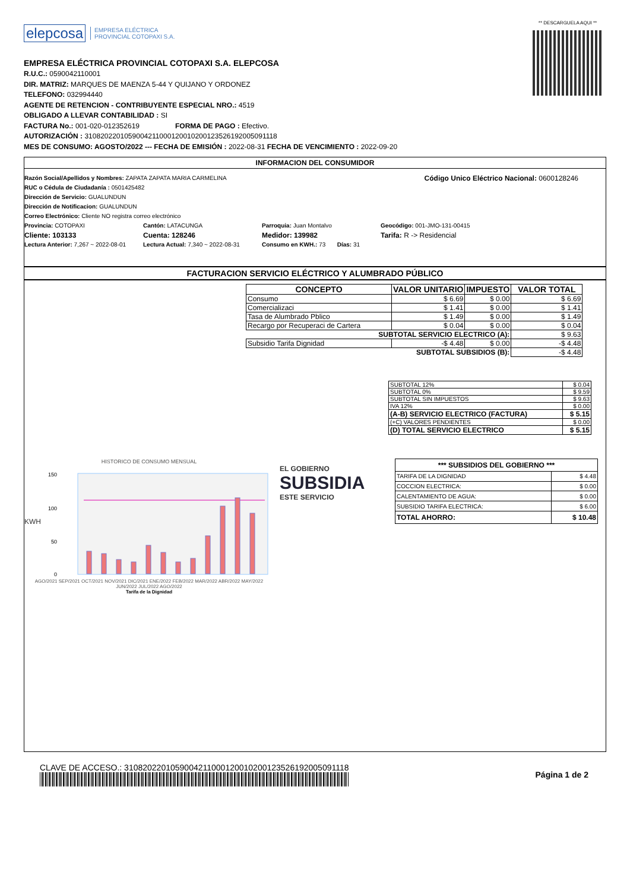elepcosa EMPRESA ELÉCTRICA
PROVINCIAL COTOPAXI S.A.
** DESCARGUELA AQUI **
EMPRESA ELÉCTRICA PROVINCIAL COTOPAXI S.A. ELEPCOSA
R.U.C.: 0590042110001
DIR. MATRIZ: MARQUES DE MAENZA 5-44 Y QUIJANO Y ORDONEZ
TELEFONO: 032994440
AGENTE DE RETENCION - CONTRIBUYENTE ESPECIAL NRO.: 4519
OBLIGADO A LLEVAR CONTABILIDAD : SI
FACTURA No.: 001-020-012352619 FORMA DE PAGO : Efectivo.
AUTORIZACIÓN : 3108202201059004211000120010200123526192005091118
MES DE CONSUMO: AGOSTO/2022 --- FECHA DE EMISIÓN : 2022-08-31 FECHA DE VENCIMIENTO : 2022-09-20
INFORMACION DEL CONSUMIDOR
Razón Social/Apellidos y Nombres: ZAPATA ZAPATA MARIA CARMELINA Código Unico Eléctrico Nacional: 0600128246
RUC o Cédula de Ciudadanía : 0501425482
Dirección de Servicio: GUALUNDUN
Dirección de Notificacion: GUALUNDUN
Correo Electrónico: Cliente NO registra correo electrónico
Provincia: COTOPAXI Cantón: LATACUNGA Parroquia: Juan Montalvo Geocódigo: 001-JMO-131-00415
Cliente: 103133 Cuenta: 128246 Medidor: 139982 Tarifa: R -> Residencial
Lectura Anterior: 7,267 ~ 2022-08-01
Lectura Actual: 7,340 ~ 2022-08-31
Consumo en KWH.: 73 Días: 31
FACTURACION SERVICIO ELÉCTRICO Y ALUMBRADO PÚBLICO
| CONCEPTO | VALOR UNITARIO | IMPUESTO | VALOR TOTAL |
| --- | --- | --- | --- |
| Consumo | $ 6.69 | $ 0.00 | $ 6.69 |
| Comercializaci | $ 1.41 | $ 0.00 | $ 1.41 |
| Tasa de Alumbrado Pblico | $ 1.49 | $ 0.00 | $ 1.49 |
| Recargo por Recuperaci de Cartera | $ 0.04 | $ 0.00 | $ 0.04 |
| SUBTOTAL SERVICIO ELECTRICO (A): | | | $ 9.63 |
| Subsidio Tarifa Dignidad | -$ 4.48 | $ 0.00 | -$ 4.48 |
| SUBTOTAL SUBSIDIOS (B): | | | -$ 4.48 |
| SUBTOTAL 12% | $ 0.04 |
| SUBTOTAL 0% | $ 9.59 |
| SUBTOTAL SIN IMPUESTOS | $ 9.63 |
| IVA 12% | $ 0.00 |
| (A-B) SERVICIO ELECTRICO (FACTURA) | $ 5.15 |
| (+C) VALORES PENDIENTES | $ 0.00 |
| (D) TOTAL SERVICIO ELECTRICO | $ 5.15 |
HISTORICO DE CONSUMO MENSUAL
KWH
150
100
50
0
AGO/2021 SEP/2021 OCT/2021 NOV/2021 DIC/2021 ENE/2022 FEB/2022 MAR/2022 ABR/2022 MAY/2022 JUN/2022 JUL/2022 AGO/2022
Tarifa de la Dignidad
EL GOBIERNO
SUBSIDIA
ESTE SERVICIO
| *** SUBSIDIOS DEL GOBIERNO *** | |
| --- | --- |
| TARIFA DE LA DIGNIDAD | $ 4.48 |
| COCCION ELECTRICA: | $ 0.00 |
| CALENTAMIENTO DE AGUA: | $ 0.00 |
| SUBSIDIO TARIFA ELECTRICA: | $ 6.00 |
| TOTAL AHORRO: | $ 10.48 |
CLAVE DE ACCESO.: 3108202201059004211000120010200123526192005091118
Página 1 de 2